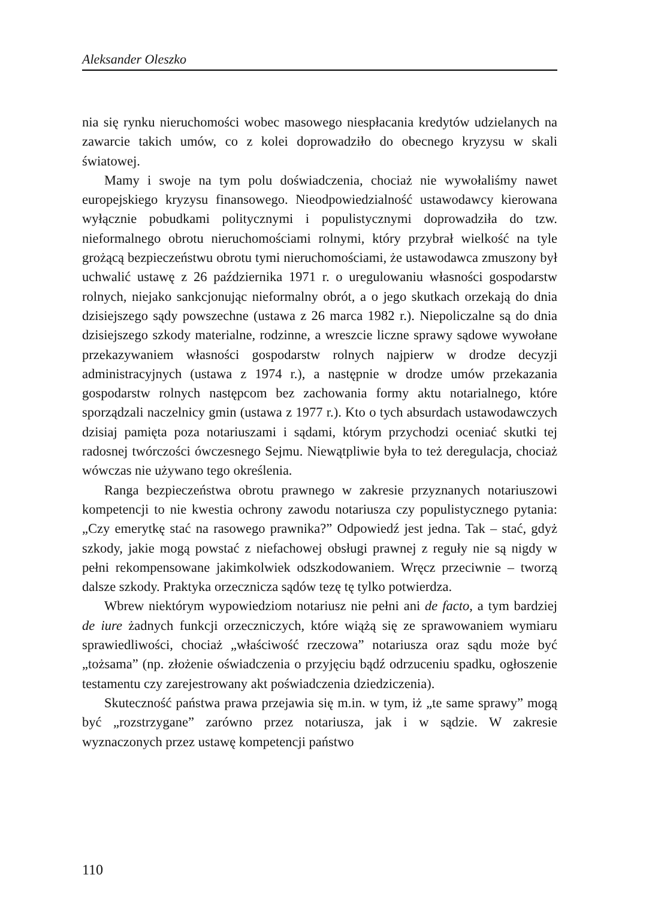Aleksander Oleszko
nia się rynku nieruchomości wobec masowego niespłacania kredytów udzielanych na zawarcie takich umów, co z kolei doprowadziło do obecnego kryzysu w skali światowej.
Mamy i swoje na tym polu doświadczenia, chociaż nie wywołaliśmy nawet europejskiego kryzysu finansowego. Nieodpowiedzialność ustawodawcy kierowana wyłącznie pobudkami politycznymi i populistycznymi doprowadziła do tzw. nieformalnego obrotu nieruchomościami rolnymi, który przybrał wielkość na tyle grożącą bezpieczeństwu obrotu tymi nieruchomościami, że ustawodawca zmuszony był uchwalić ustawę z 26 października 1971 r. o uregulowaniu własności gospodarstw rolnych, niejako sankcjonując nieformalny obrót, a o jego skutkach orzekają do dnia dzisiejszego sądy powszechne (ustawa z 26 marca 1982 r.). Niepoliczalne są do dnia dzisiejszego szkody materialne, rodzinne, a wreszcie liczne sprawy sądowe wywołane przekazywaniem własności gospodarstw rolnych najpierw w drodze decyzji administracyjnych (ustawa z 1974 r.), a następnie w drodze umów przekazania gospodarstw rolnych następcom bez zachowania formy aktu notarialnego, które sporządzali naczelnicy gmin (ustawa z 1977 r.). Kto o tych absurdach ustawodawczych dzisiaj pamięta poza notariuszami i sądami, którym przychodzi oceniać skutki tej radosnej twórczości ówczesnego Sejmu. Niewątpliwie była to też deregulacja, chociaż wówczas nie używano tego określenia.
Ranga bezpieczeństwa obrotu prawnego w zakresie przyznanych notariuszowi kompetencji to nie kwestia ochrony zawodu notariusza czy populistycznego pytania: „Czy emerytkę stać na rasowego prawnika?” Odpowiedź jest jedna. Tak – stać, gdyż szkody, jakie mogą powstać z niefachowej obsługi prawnej z reguły nie są nigdy w pełni rekompensowane jakimkolwiek odszkodowaniem. Wręcz przeciwnie – tworzą dalsze szkody. Praktyka orzecznicza sądów tezę tę tylko potwierdza.
Wbrew niektórym wypowiedziom notariusz nie pełni ani de facto, a tym bardziej de iure żadnych funkcji orzeczniczych, które wiążą się ze sprawowaniem wymiaru sprawiedliwości, chociaż „właściwość rzeczowa” notariusza oraz sądu może być „tożsama” (np. złożenie oświadczenia o przyjęciu bądź odrzuceniu spadku, ogłoszenie testamentu czy zarejestrowany akt poświadczenia dziedziczenia).
Skuteczność państwa prawa przejawia się m.in. w tym, iż „te same sprawy” mogą być „rozstrzygane” zarówno przez notariusza, jak i w sądzie. W zakresie wyznaczonych przez ustawę kompetencji państwo
110